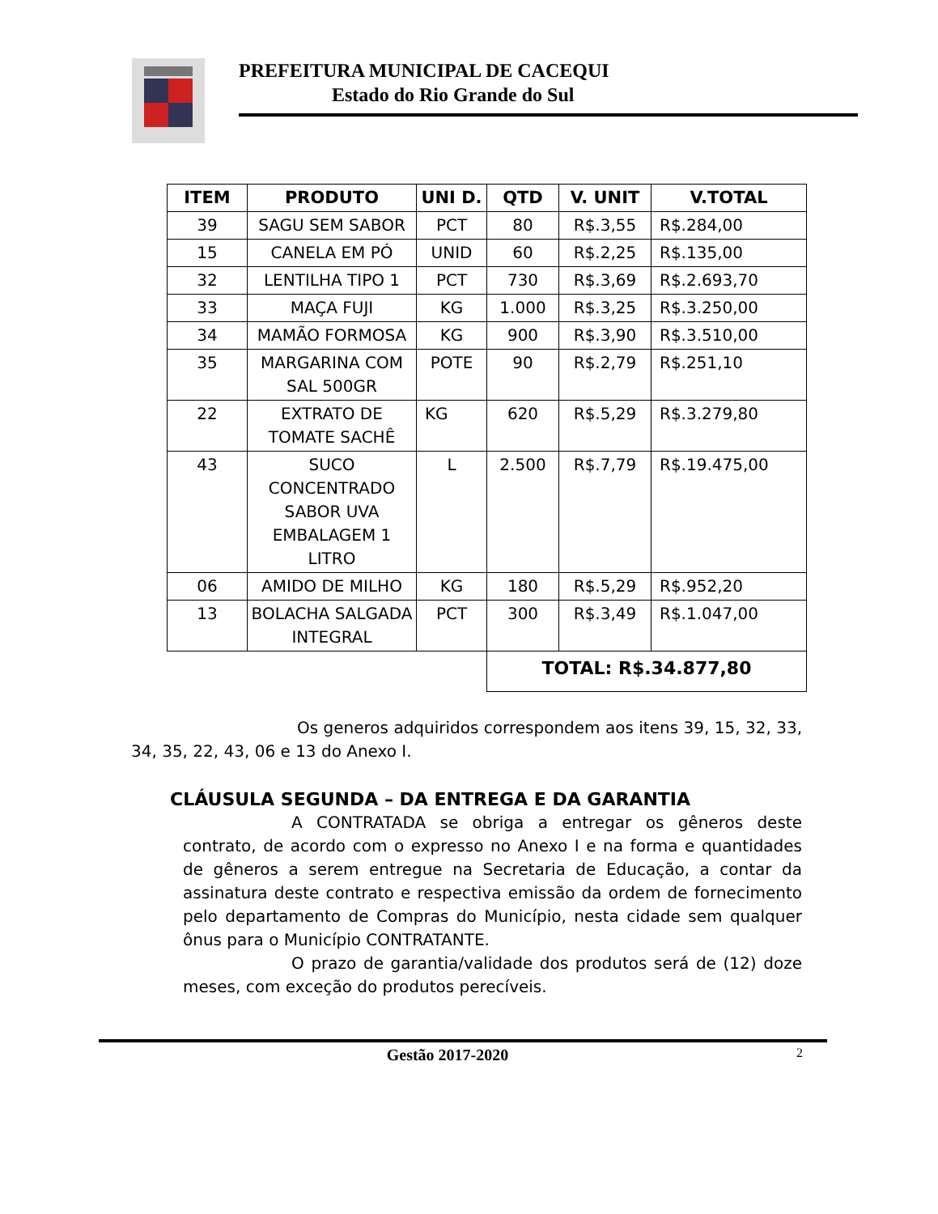PREFEITURA MUNICIPAL DE CACEQUI
Estado do Rio Grande do Sul
| ITEM | PRODUTO | UNI D. | QTD | V. UNIT | V.TOTAL |
| --- | --- | --- | --- | --- | --- |
| 39 | SAGU SEM SABOR | PCT | 80 | R$.3,55 | R$.284,00 |
| 15 | CANELA EM PÓ | UNID | 60 | R$.2,25 | R$.135,00 |
| 32 | LENTILHA TIPO 1 | PCT | 730 | R$.3,69 | R$.2.693,70 |
| 33 | MAÇA FUJI | KG | 1.000 | R$.3,25 | R$.3.250,00 |
| 34 | MAMÃO FORMOSA | KG | 900 | R$.3,90 | R$.3.510,00 |
| 35 | MARGARINA COM SAL 500GR | POTE | 90 | R$.2,79 | R$.251,10 |
| 22 | EXTRATO DE TOMATE SACHÊ | KG | 620 | R$.5,29 | R$.3.279,80 |
| 43 | SUCO CONCENTRADO SABOR UVA EMBALAGEM 1 LITRO | L | 2.500 | R$.7,79 | R$.19.475,00 |
| 06 | AMIDO DE MILHO | KG | 180 | R$.5,29 | R$.952,20 |
| 13 | BOLACHA SALGADA INTEGRAL | PCT | 300 | R$.3,49 | R$.1.047,00 |
| | | | TOTAL: R$.34.877,80 | | |
Os generos adquiridos correspondem aos itens 39, 15, 32, 33, 34, 35, 22, 43, 06 e 13 do Anexo I.
CLÁUSULA SEGUNDA – DA ENTREGA E DA GARANTIA
A CONTRATADA se obriga a entregar os gêneros deste contrato, de acordo com o expresso no Anexo I e na forma e quantidades de gêneros a serem entregue na Secretaria de Educação, a contar da assinatura deste contrato e respectiva emissão da ordem de fornecimento pelo departamento de Compras do Município, nesta cidade sem qualquer ônus para o Município CONTRATANTE.
O prazo de garantia/validade dos produtos será de (12) doze meses, com exceção do produtos perecíveis.
Gestão 2017-2020 2